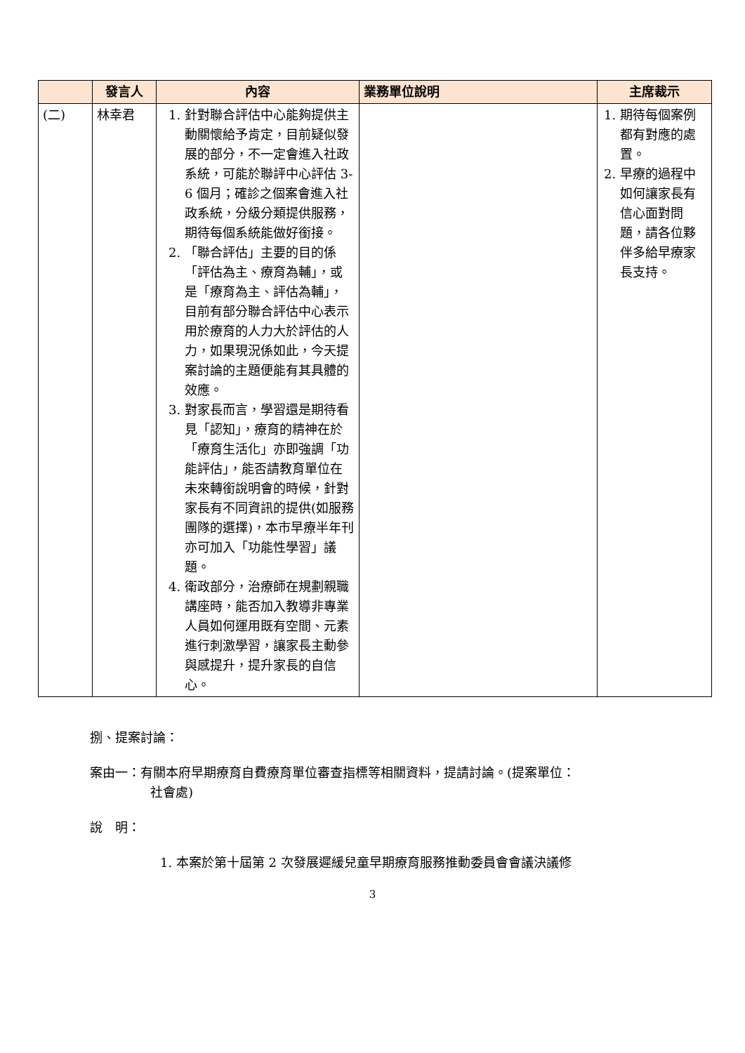| | 發言人 | 內容 | 業務單位說明 | 主席裁示 |
| --- | --- | --- | --- | --- |
| (二) | 林幸君 | 1. 針對聯合評估中心能夠提供主動關懷給予肯定，目前疑似發展的部分，不一定會進入社政系統，可能於聯評中心評估 3-6 個月；確診之個案會進入社政系統，分級分類提供服務，期待每個系統能做好銜接。 2. 「聯合評估」主要的目的係「評估為主、療育為輔」，或是「療育為主、評估為輔」，目前有部分聯合評估中心表示用於療育的人力大於評估的人力，如果現況係如此，今天提案討論的主題便能有其具體的效應。 3. 對家長而言，學習還是期待看見「認知」，療育的精神在於「療育生活化」亦即強調「功能評估」，能否請教育單位在未來轉銜說明會的時候，針對家長有不同資訊的提供(如服務團隊的選擇)，本市早療半年刊亦可加入「功能性學習」議題。 4. 衛政部分，治療師在規劃親職講座時，能否加入教導非專業人員如何運用既有空間、元素進行刺激學習，讓家長主動參與感提升，提升家長的自信心。 | | 1. 期待每個案例都有對應的處置。 2. 早療的過程中如何讓家長有信心面對問題，請各位夥伴多給早療家長支持。 |
捌、提案討論：
案由一：有關本府早期療育自費療育單位審查指標等相關資料，提請討論。(提案單位：
社會處)
說　明：
1. 本案於第十屆第 2 次發展遲緩兒童早期療育服務推動委員會會議決議修
3